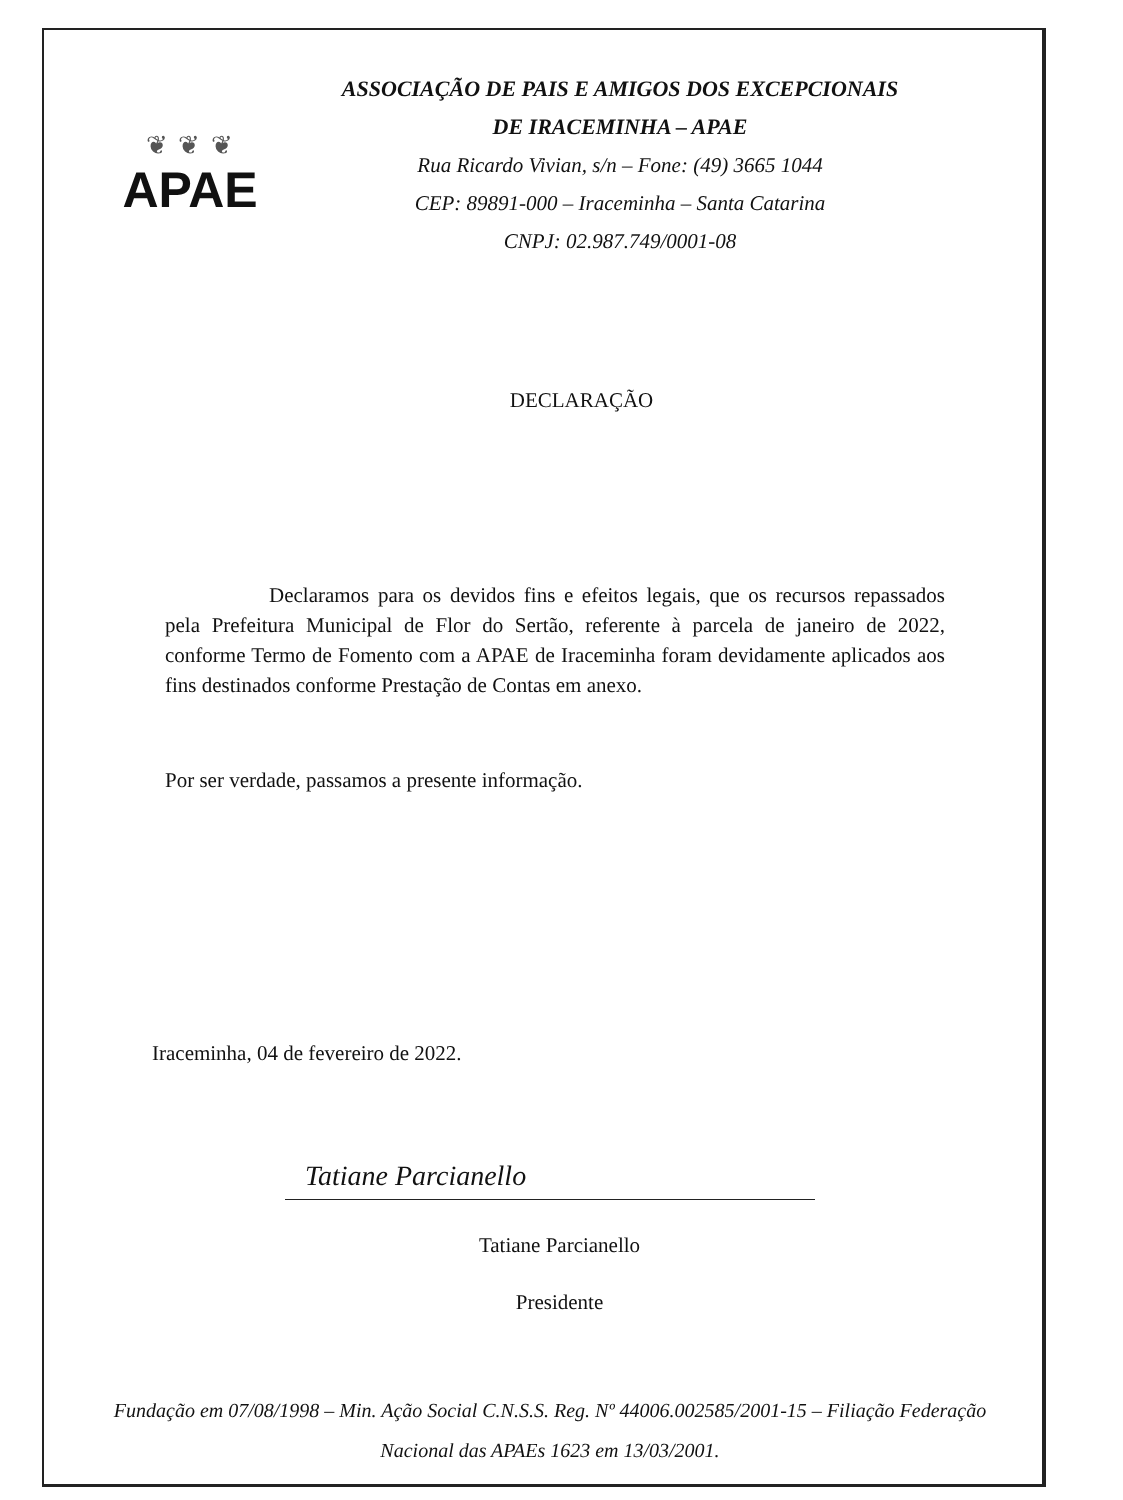❦ ❦ ❦
APAE
ASSOCIAÇÃO DE PAIS E AMIGOS DOS EXCEPCIONAIS
DE IRACEMINHA – APAE
Rua Ricardo Vivian, s/n – Fone: (49) 3665 1044
CEP: 89891-000 – Iraceminha – Santa Catarina
CNPJ: 02.987.749/0001-08
DECLARAÇÃO
Declaramos para os devidos fins e efeitos legais, que os recursos repassados pela Prefeitura Municipal de Flor do Sertão, referente à parcela de janeiro de 2022, conforme Termo de Fomento com a APAE de Iraceminha foram devidamente aplicados aos fins destinados conforme Prestação de Contas em anexo.
Por ser verdade, passamos a presente informação.
Iraceminha, 04 de fevereiro de 2022.
Tatiane Parcianello
Tatiane Parcianello
Presidente
Fundação em 07/08/1998 – Min. Ação Social C.N.S.S. Reg. Nº 44006.002585/2001-15 – Filiação Federação
Nacional das APAEs 1623 em 13/03/2001.